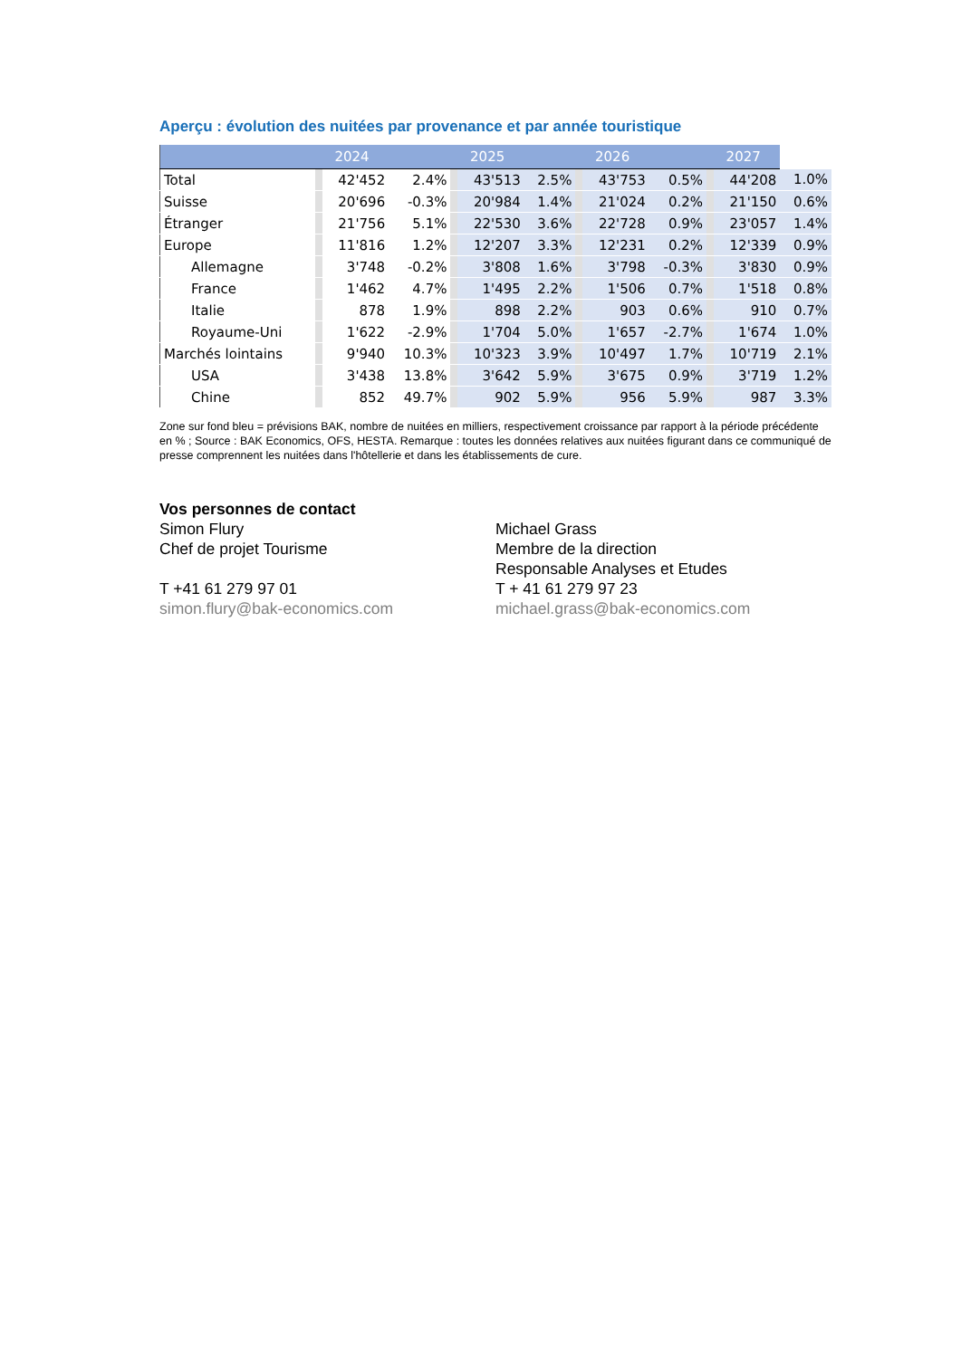Aperçu : évolution des nuitées par provenance et par année touristique
| | 2024 | | | 2025 | | | 2026 | | | 2027 | | |
| --- | --- | --- | --- | --- | --- | --- | --- | --- | --- | --- | --- | --- |
| Total | | 42'452 | 2.4% | | 43'513 | 2.5% | | 43'753 | 0.5% | | 44'208 | 1.0% |
| Suisse | | 20'696 | -0.3% | | 20'984 | 1.4% | | 21'024 | 0.2% | | 21'150 | 0.6% |
| Étranger | | 21'756 | 5.1% | | 22'530 | 3.6% | | 22'728 | 0.9% | | 23'057 | 1.4% |
| Europe | | 11'816 | 1.2% | | 12'207 | 3.3% | | 12'231 | 0.2% | | 12'339 | 0.9% |
| Allemagne | | 3'748 | -0.2% | | 3'808 | 1.6% | | 3'798 | -0.3% | | 3'830 | 0.9% |
| France | | 1'462 | 4.7% | | 1'495 | 2.2% | | 1'506 | 0.7% | | 1'518 | 0.8% |
| Italie | | 878 | 1.9% | | 898 | 2.2% | | 903 | 0.6% | | 910 | 0.7% |
| Royaume-Uni | | 1'622 | -2.9% | | 1'704 | 5.0% | | 1'657 | -2.7% | | 1'674 | 1.0% |
| Marchés lointains | | 9'940 | 10.3% | | 10'323 | 3.9% | | 10'497 | 1.7% | | 10'719 | 2.1% |
| USA | | 3'438 | 13.8% | | 3'642 | 5.9% | | 3'675 | 0.9% | | 3'719 | 1.2% |
| Chine | | 852 | 49.7% | | 902 | 5.9% | | 956 | 5.9% | | 987 | 3.3% |
Zone sur fond bleu = prévisions BAK, nombre de nuitées en milliers, respectivement croissance par rapport à la période précédente en % ; Source : BAK Economics, OFS, HESTA. Remarque : toutes les données relatives aux nuitées figurant dans ce communiqué de presse comprennent les nuitées dans l'hôtellerie et dans les établissements de cure.
Vos personnes de contact
Simon Flury
Chef de projet Tourisme
T +41 61 279 97 01
simon.flury@bak-economics.com
Michael Grass
Membre de la direction
Responsable Analyses et Etudes
T + 41 61 279 97 23
michael.grass@bak-economics.com